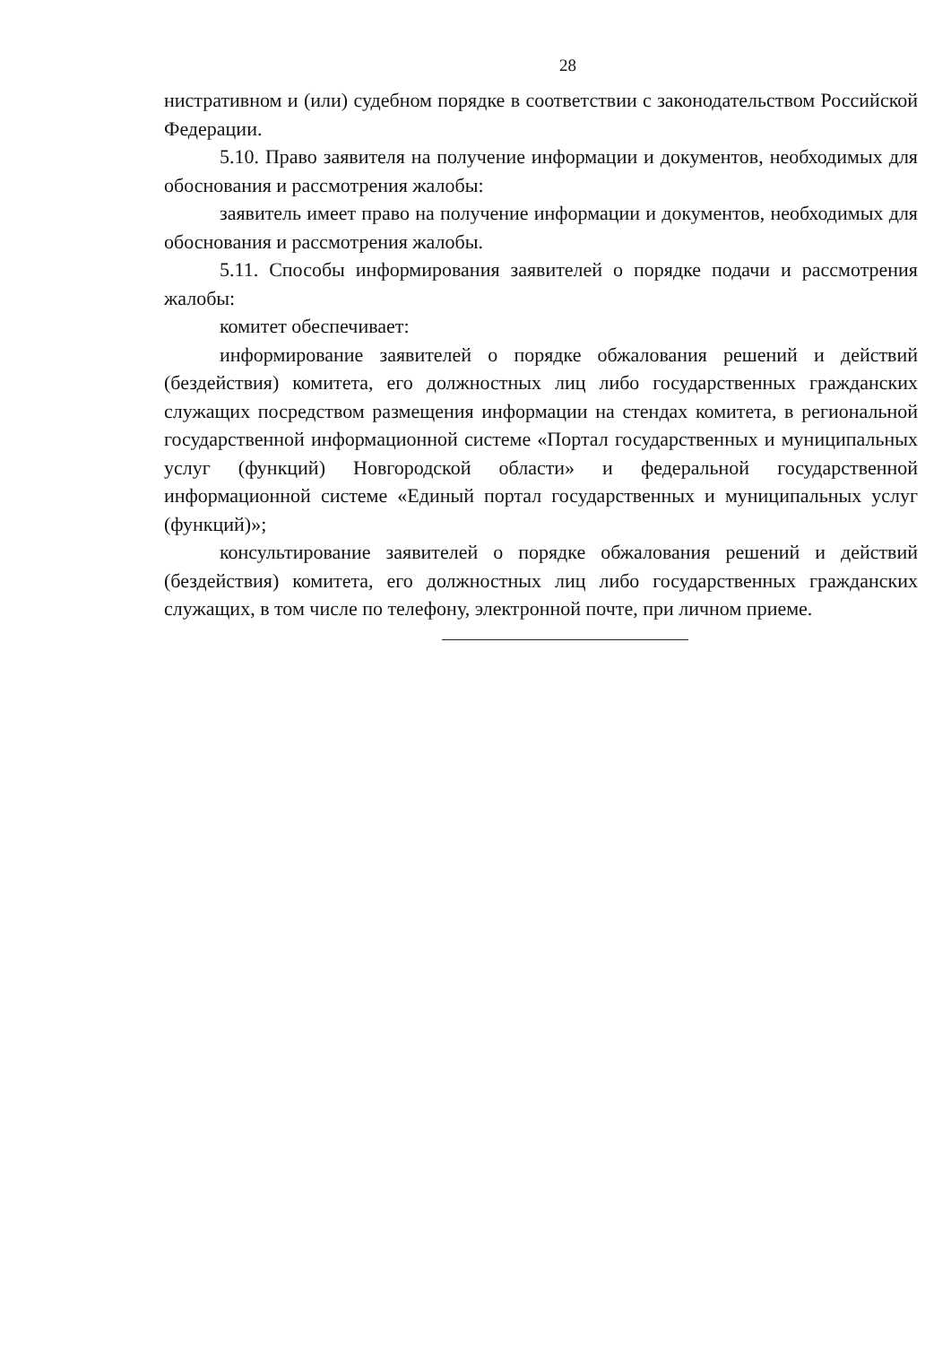28
нистративном и (или) судебном порядке в соответствии с законодательством Российской Федерации.
5.10. Право заявителя на получение информации и документов, необходимых для обоснования и рассмотрения жалобы:
заявитель имеет право на получение информации и документов, необходимых для обоснования и рассмотрения жалобы.
5.11. Способы информирования заявителей о порядке подачи и рассмотрения жалобы:
комитет обеспечивает:
информирование заявителей о порядке обжалования решений и действий (бездействия) комитета, его должностных лиц либо государственных гражданских служащих посредством размещения информации на стендах комитета, в региональной государственной информационной системе «Портал государственных и муниципальных услуг (функций) Новгородской области» и федеральной государственной информационной системе «Единый портал государственных и муниципальных услуг (функций)»;
консультирование заявителей о порядке обжалования решений и действий (бездействия) комитета, его должностных лиц либо государственных гражданских служащих, в том числе по телефону, электронной почте, при личном приеме.